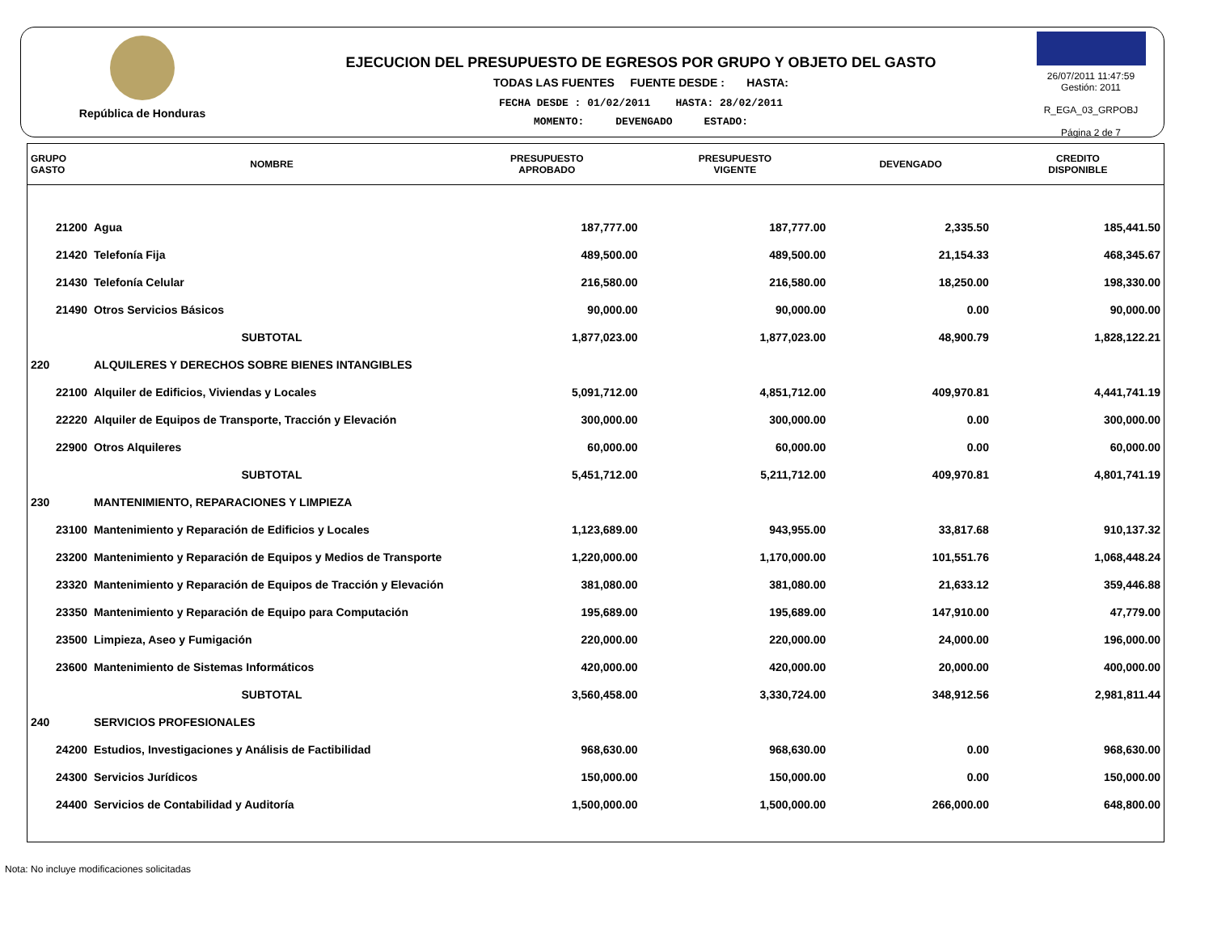República de Honduras
EJECUCION DEL PRESUPUESTO DE EGRESOS POR GRUPO Y OBJETO DEL GASTO
TODAS LAS FUENTES FUENTE DESDE : HASTA:
FECHA DESDE : 01/02/2011 HASTA: 28/02/2011
MOMENTO: DEVENGADO ESTADO:
26/07/2011 11:47:59
Gestión: 2011
R_EGA_03_GRPOBJ
Página 2 de 7
| GRUPO GASTO | NOMBRE | PRESUPUESTO APROBADO | PRESUPUESTO VIGENTE | DEVENGADO | CREDITO DISPONIBLE |
| --- | --- | --- | --- | --- | --- |
| 21200 | Agua | 187,777.00 | 187,777.00 | 2,335.50 | 185,441.50 |
| 21420 | Telefonía Fija | 489,500.00 | 489,500.00 | 21,154.33 | 468,345.67 |
| 21430 | Telefonía Celular | 216,580.00 | 216,580.00 | 18,250.00 | 198,330.00 |
| 21490 | Otros Servicios Básicos | 90,000.00 | 90,000.00 | 0.00 | 90,000.00 |
| | SUBTOTAL | 1,877,023.00 | 1,877,023.00 | 48,900.79 | 1,828,122.21 |
| 220 | ALQUILERES Y DERECHOS SOBRE BIENES INTANGIBLES | | | | |
| 22100 | Alquiler de Edificios, Viviendas y Locales | 5,091,712.00 | 4,851,712.00 | 409,970.81 | 4,441,741.19 |
| 22220 | Alquiler de Equipos de Transporte, Tracción y Elevación | 300,000.00 | 300,000.00 | 0.00 | 300,000.00 |
| 22900 | Otros Alquileres | 60,000.00 | 60,000.00 | 0.00 | 60,000.00 |
| | SUBTOTAL | 5,451,712.00 | 5,211,712.00 | 409,970.81 | 4,801,741.19 |
| 230 | MANTENIMIENTO, REPARACIONES Y LIMPIEZA | | | | |
| 23100 | Mantenimiento y Reparación de Edificios y Locales | 1,123,689.00 | 943,955.00 | 33,817.68 | 910,137.32 |
| 23200 | Mantenimiento y Reparación de Equipos y Medios de Transporte | 1,220,000.00 | 1,170,000.00 | 101,551.76 | 1,068,448.24 |
| 23320 | Mantenimiento y Reparación de Equipos de Tracción y Elevación | 381,080.00 | 381,080.00 | 21,633.12 | 359,446.88 |
| 23350 | Mantenimiento y Reparación de Equipo para Computación | 195,689.00 | 195,689.00 | 147,910.00 | 47,779.00 |
| 23500 | Limpieza, Aseo y Fumigación | 220,000.00 | 220,000.00 | 24,000.00 | 196,000.00 |
| 23600 | Mantenimiento de Sistemas Informáticos | 420,000.00 | 420,000.00 | 20,000.00 | 400,000.00 |
| | SUBTOTAL | 3,560,458.00 | 3,330,724.00 | 348,912.56 | 2,981,811.44 |
| 240 | SERVICIOS PROFESIONALES | | | | |
| 24200 | Estudios, Investigaciones y Análisis de Factibilidad | 968,630.00 | 968,630.00 | 0.00 | 968,630.00 |
| 24300 | Servicios Jurídicos | 150,000.00 | 150,000.00 | 0.00 | 150,000.00 |
| 24400 | Servicios de Contabilidad y Auditoría | 1,500,000.00 | 1,500,000.00 | 266,000.00 | 648,800.00 |
Nota: No incluye modificaciones solicitadas